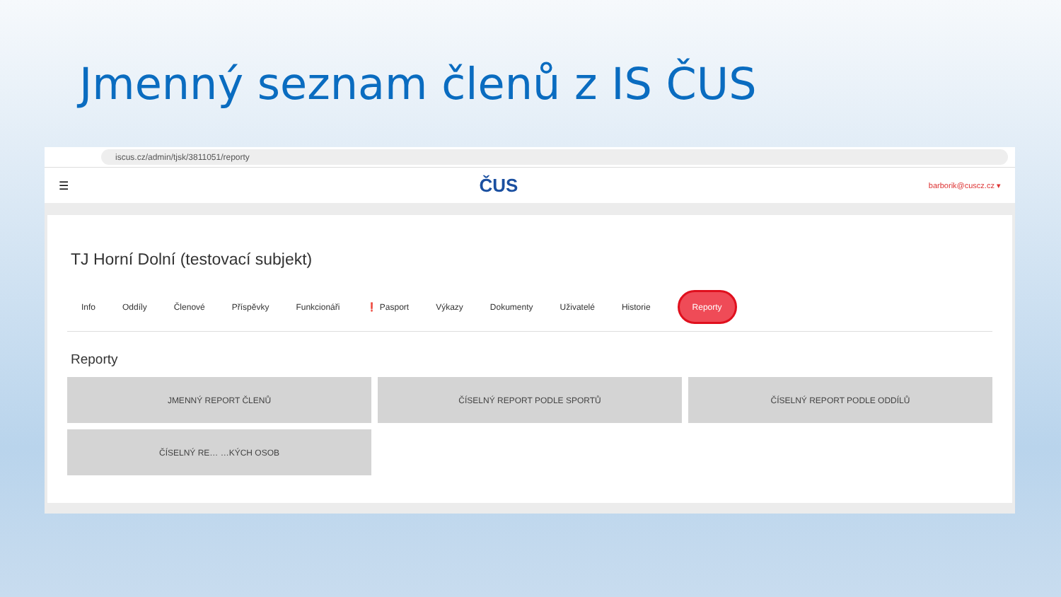Jmenný seznam členů z IS ČUS
iscus.cz/admin/tjsk/3811051/reporty
☰ ČUS barborik@cuscz.cz ▾
TJ Horní Dolní (testovací subjekt)
Info Oddíly Členové Příspěvky Funkcionáři ❗ Pasport Výkazy Dokumenty Uživatelé Historie Reporty
Reporty
JMENNÝ REPORT ČLENŮ
ČÍSELNÝ REPORT PODLE SPORTŮ
ČÍSELNÝ REPORT PODLE ODDÍLŮ
ČÍSELNÝ RE… …KÝCH OSOB